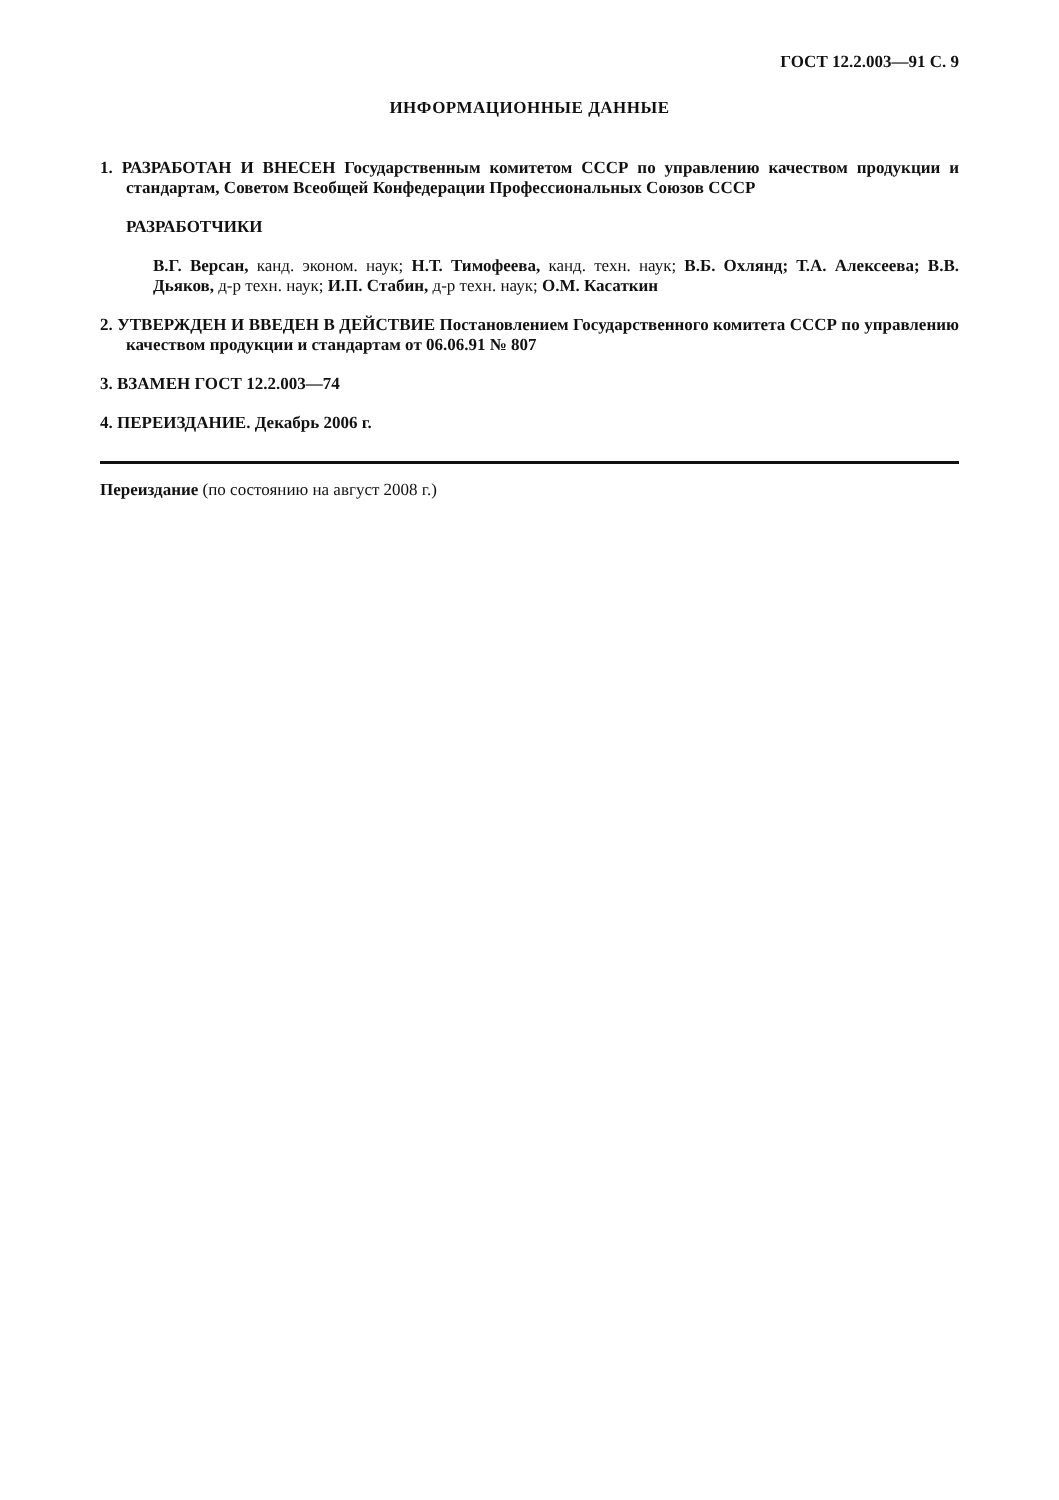ГОСТ 12.2.003—91 С. 9
ИНФОРМАЦИОННЫЕ ДАННЫЕ
1. РАЗРАБОТАН И ВНЕСЕН Государственным комитетом СССР по управлению качеством продукции и стандартам, Советом Всеобщей Конфедерации Профессиональных Союзов СССР
РАЗРАБОТЧИКИ
В.Г. Версан, канд. эконом. наук; Н.Т. Тимофеева, канд. техн. наук; В.Б. Охлянд; Т.А. Алексеева; В.В. Дьяков, д-р техн. наук; И.П. Стабин, д-р техн. наук; О.М. Касаткин
2. УТВЕРЖДЕН И ВВЕДЕН В ДЕЙСТВИЕ Постановлением Государственного комитета СССР по управлению качеством продукции и стандартам от 06.06.91 № 807
3. ВЗАМЕН ГОСТ 12.2.003—74
4. ПЕРЕИЗДАНИЕ. Декабрь 2006 г.
Переиздание (по состоянию на август 2008 г.)